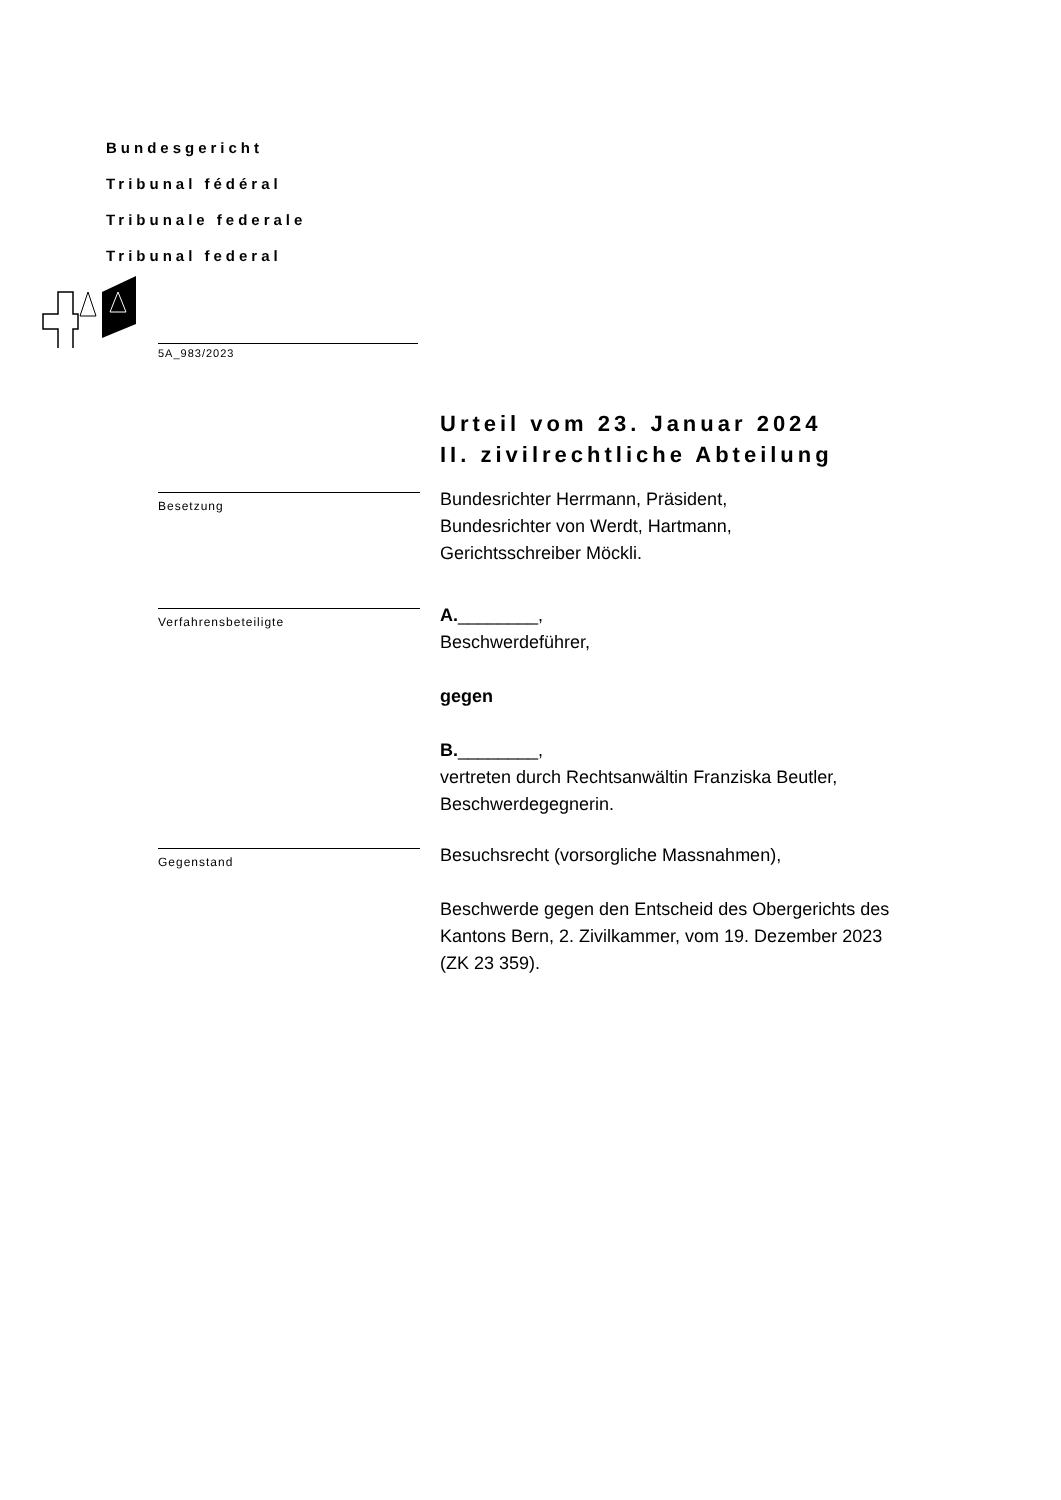Bundesgericht
Tribunal fédéral
Tribunale federale
Tribunal federal
5A_983/2023
Urteil vom 23. Januar 2024
II. zivilrechtliche Abteilung
Besetzung
Bundesrichter Herrmann, Präsident,
Bundesrichter von Werdt, Hartmann,
Gerichtsschreiber Möckli.
Verfahrensbeteiligte
A.________,
Beschwerdeführer,
gegen
B.________,
vertreten durch Rechtsanwältin Franziska Beutler,
Beschwerdegegnerin.
Gegenstand
Besuchsrecht (vorsorgliche Massnahmen),
Beschwerde gegen den Entscheid des Obergerichts des
Kantons Bern, 2. Zivilkammer, vom 19. Dezember 2023
(ZK 23 359).